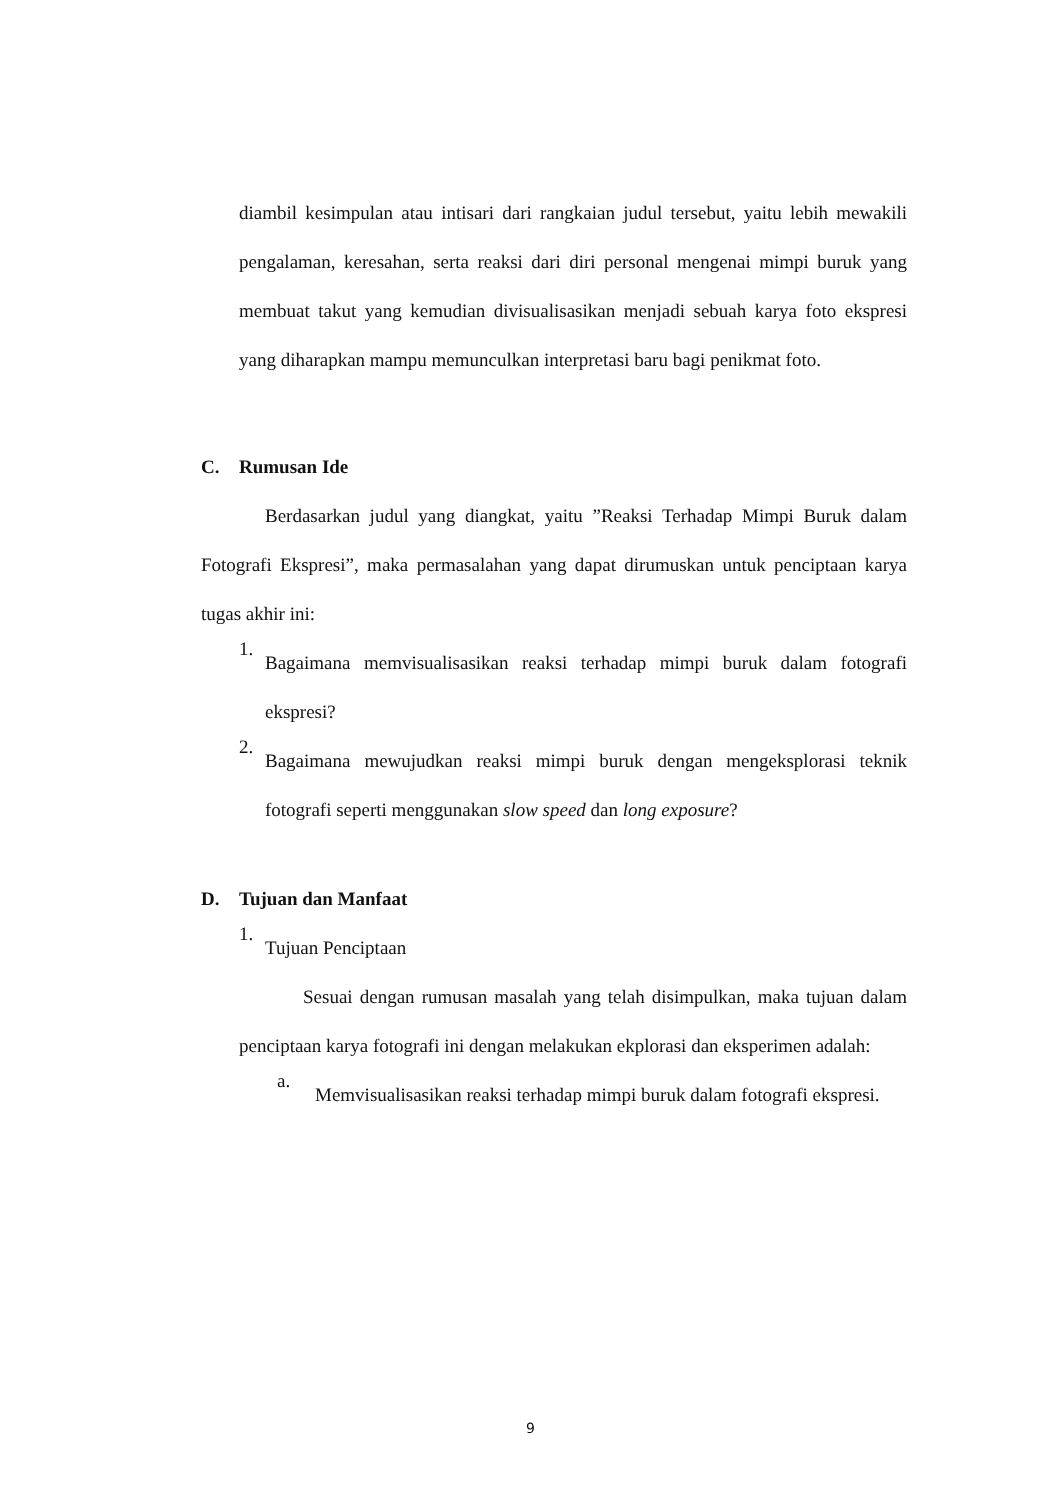diambil kesimpulan atau intisari dari rangkaian judul tersebut, yaitu lebih mewakili pengalaman, keresahan, serta reaksi dari diri personal mengenai mimpi buruk yang membuat takut yang kemudian divisualisasikan menjadi sebuah karya foto ekspresi yang diharapkan mampu memunculkan interpretasi baru bagi penikmat foto.
C. Rumusan Ide
Berdasarkan judul yang diangkat, yaitu ”Reaksi Terhadap Mimpi Buruk dalam Fotografi Ekspresi”, maka permasalahan yang dapat dirumuskan untuk penciptaan karya tugas akhir ini:
1.
Bagaimana memvisualisasikan reaksi terhadap mimpi buruk dalam fotografi ekspresi?
2.
Bagaimana mewujudkan reaksi mimpi buruk dengan mengeksplorasi teknik fotografi seperti menggunakan slow speed dan long exposure?
D. Tujuan dan Manfaat
1.
Tujuan Penciptaan
Sesuai dengan rumusan masalah yang telah disimpulkan, maka tujuan dalam penciptaan karya fotografi ini dengan melakukan ekplorasi dan eksperimen adalah:
a.
Memvisualisasikan reaksi terhadap mimpi buruk dalam fotografi ekspresi.
9